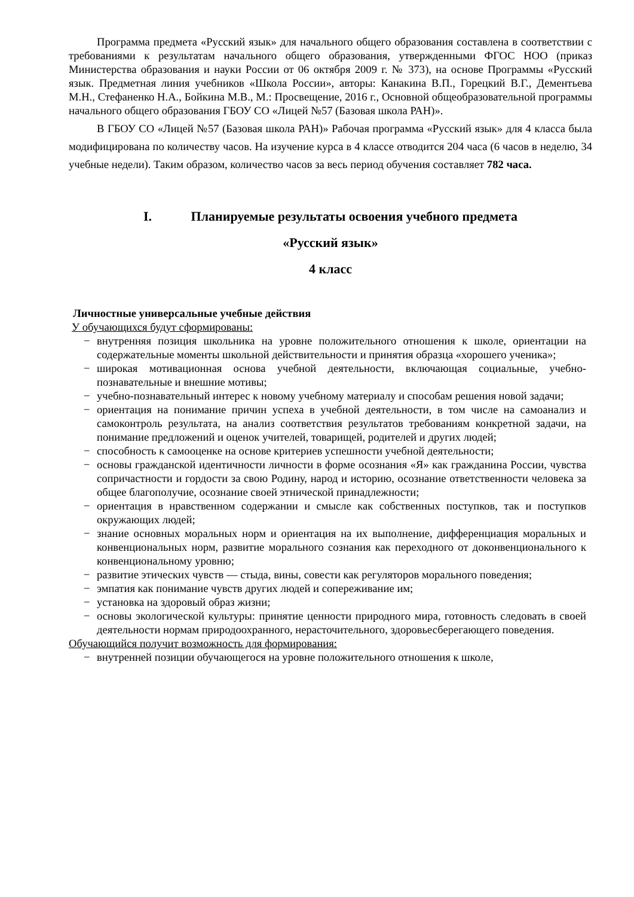Программа предмета «Русский язык» для начального общего образования составлена в соответствии с требованиями к результатам начального общего образования, утвержденными ФГОС НОО (приказ Министерства образования и науки России от 06 октября 2009 г. № 373), на основе Программы «Русский язык. Предметная линия учебников «Школа России», авторы: Канакина В.П., Горецкий В.Г., Дементьева М.Н., Стефаненко Н.А., Бойкина М.В., М.: Просвещение, 2016 г., Основной общеобразовательной программы начального общего образования ГБОУ СО «Лицей №57 (Базовая школа РАН)».
В ГБОУ СО «Лицей №57 (Базовая школа РАН)» Рабочая программа «Русский язык» для 4 класса была модифицирована по количеству часов. На изучение курса в 4 классе отводится 204 часа (6 часов в неделю, 34 учебные недели). Таким образом, количество часов за весь период обучения составляет 782 часа.
I. Планируемые результаты освоения учебного предмета
«Русский язык»
4 класс
Личностные универсальные учебные действия
У обучающихся будут сформированы:
− внутренняя позиция школьника на уровне положительного отношения к школе, ориентации на содержательные моменты школьной действительности и принятия образца «хорошего ученика»;
− широкая мотивационная основа учебной деятельности, включающая социальные, учебно-познавательные и внешние мотивы;
− учебно-познавательный интерес к новому учебному материалу и способам решения новой задачи;
− ориентация на понимание причин успеха в учебной деятельности, в том числе на самоанализ и самоконтроль результата, на анализ соответствия результатов требованиям конкретной задачи, на понимание предложений и оценок учителей, товарищей, родителей и других людей;
− способность к самооценке на основе критериев успешности учебной деятельности;
− основы гражданской идентичности личности в форме осознания «Я» как гражданина России, чувства сопричастности и гордости за свою Родину, народ и историю, осознание ответственности человека за общее благополучие, осознание своей этнической принадлежности;
− ориентация в нравственном содержании и смысле как собственных поступков, так и поступков окружающих людей;
− знание основных моральных норм и ориентация на их выполнение, дифференциация моральных и конвенциональных норм, развитие морального сознания как переходного от доконвенционального к конвенциональному уровню;
− развитие этических чувств — стыда, вины, совести как регуляторов морального поведения;
− эмпатия как понимание чувств других людей и сопереживание им;
− установка на здоровый образ жизни;
− основы экологической культуры: принятие ценности природного мира, готовность следовать в своей деятельности нормам природоохранного, нерасточительного, здоровьесберегающего поведения.
Обучающийся получит возможность для формирования:
− внутренней позиции обучающегося на уровне положительного отношения к школе,